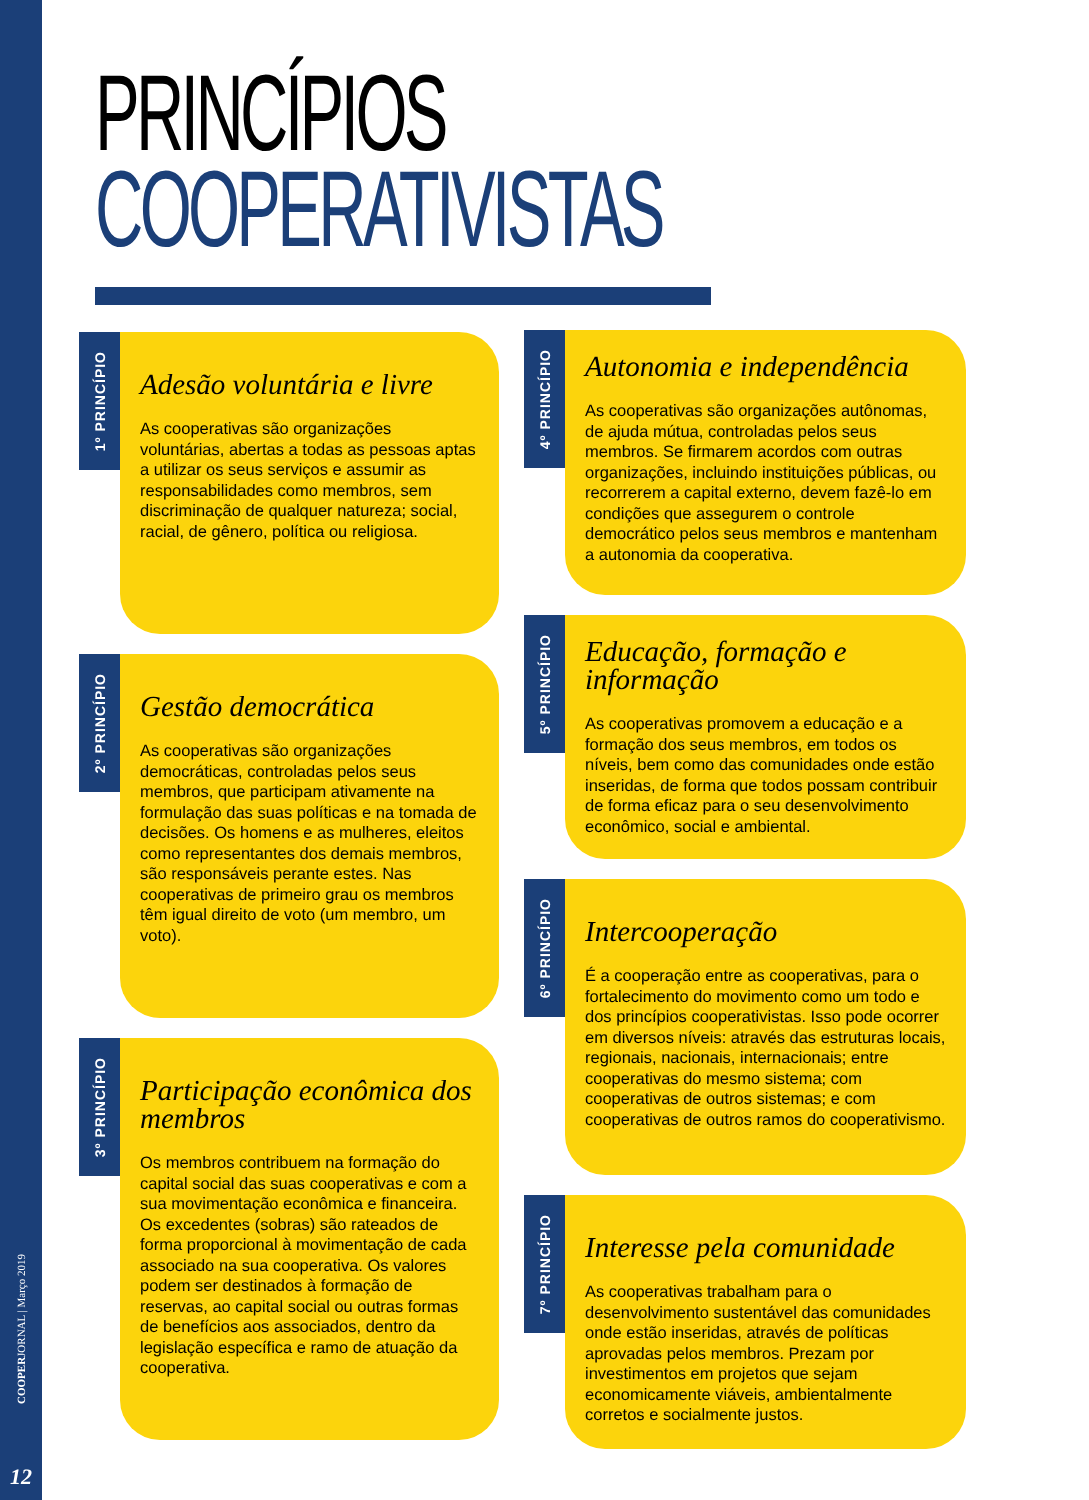PRINCÍPIOS
COOPERATIVISTAS
1º PRINCÍPIO
Adesão voluntária e livre
As cooperativas são organizações voluntárias, abertas a todas as pessoas aptas a utilizar os seus serviços e assumir as responsabilidades como membros, sem discriminação de qualquer natureza; social, racial, de gênero, política ou religiosa.
2º PRINCÍPIO
Gestão democrática
As cooperativas são organizações democráticas, controladas pelos seus membros, que participam ativamente na formulação das suas políticas e na tomada de decisões. Os homens e as mulheres, eleitos como representantes dos demais membros, são responsáveis perante estes. Nas cooperativas de primeiro grau os membros têm igual direito de voto (um membro, um voto).
3º PRINCÍPIO
Participação econômica dos membros
Os membros contribuem na formação do capital social das suas cooperativas e com a sua movimentação econômica e financeira. Os excedentes (sobras) são rateados de forma proporcional à movimentação de cada associado na sua cooperativa. Os valores podem ser destinados à formação de reservas, ao capital social ou outras formas de benefícios aos associados, dentro da legislação específica e ramo de atuação da cooperativa.
4º PRINCÍPIO
Autonomia e independência
As cooperativas são organizações autônomas, de ajuda mútua, controladas pelos seus membros. Se firmarem acordos com outras organizações, incluindo instituições públicas, ou recorrerem a capital externo, devem fazê-lo em condições que assegurem o controle democrático pelos seus membros e mantenham a autonomia da cooperativa.
5º PRINCÍPIO
Educação, formação e informação
As cooperativas promovem a educação e a formação dos seus membros, em todos os níveis, bem como das comunidades onde estão inseridas, de forma que todos possam contribuir de forma eficaz para o seu desenvolvimento econômico, social e ambiental.
6º PRINCÍPIO
Intercooperação
É a cooperação entre as cooperativas, para o fortalecimento do movimento como um todo e dos princípios cooperativistas. Isso pode ocorrer em diversos níveis: através das estruturas locais, regionais, nacionais, internacionais; entre cooperativas do mesmo sistema; com cooperativas de outros sistemas; e com cooperativas de outros ramos do cooperativismo.
7º PRINCÍPIO
Interesse pela comunidade
As cooperativas trabalham para o desenvolvimento sustentável das comunidades onde estão inseridas, através de políticas aprovadas pelos membros. Prezam por investimentos em projetos que sejam economicamente viáveis, ambientalmente corretos e socialmente justos.
COOPERJORNAL | Março 2019
12